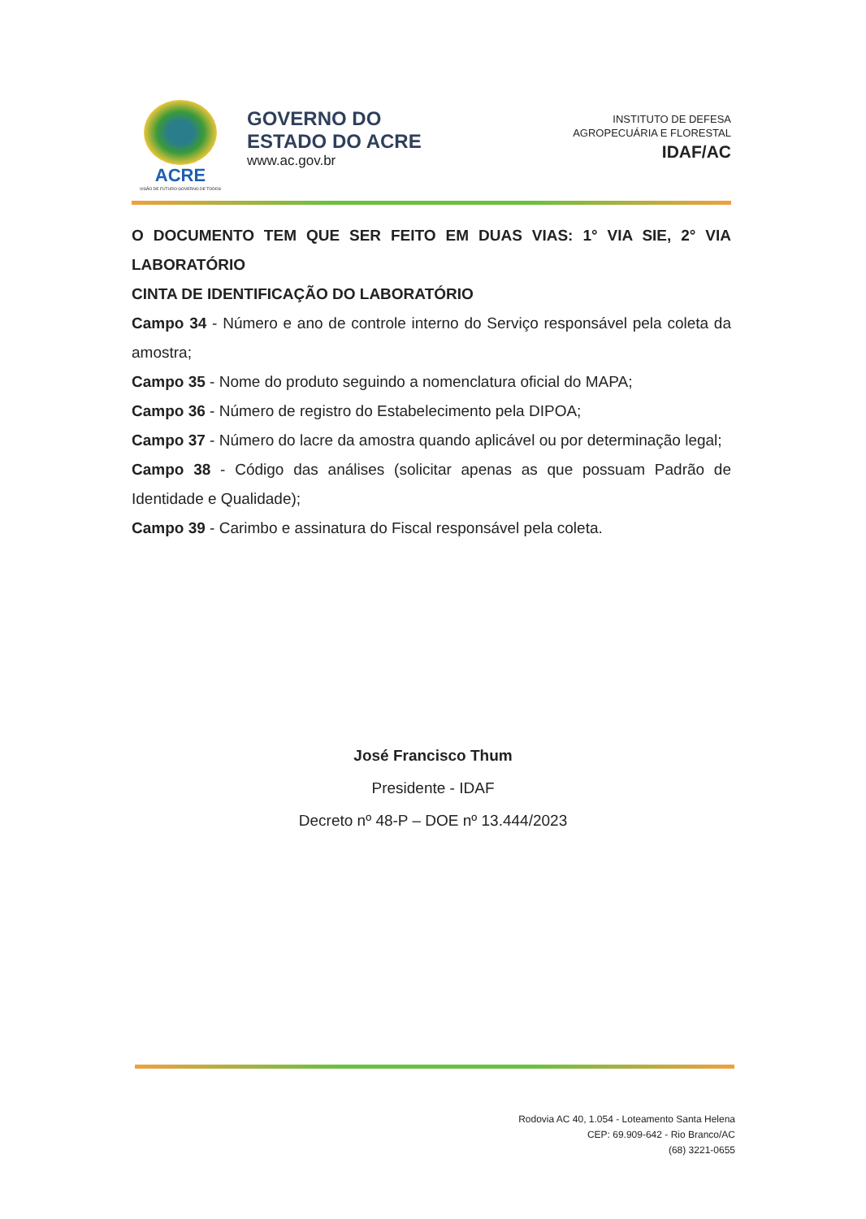ACRE
VISÃO DE FUTURO GOVERNO DE TODOS
GOVERNO DO
ESTADO DO ACRE
www.ac.gov.br
INSTITUTO DE DEFESA
AGROPECUÁRIA E FLORESTAL
IDAF/AC
O DOCUMENTO TEM QUE SER FEITO EM DUAS VIAS: 1° VIA SIE, 2° VIA LABORATÓRIO
CINTA DE IDENTIFICAÇÃO DO LABORATÓRIO
Campo 34 - Número e ano de controle interno do Serviço responsável pela coleta da amostra;
Campo 35 - Nome do produto seguindo a nomenclatura oficial do MAPA;
Campo 36 - Número de registro do Estabelecimento pela DIPOA;
Campo 37 - Número do lacre da amostra quando aplicável ou por determinação legal;
Campo 38 - Código das análises (solicitar apenas as que possuam Padrão de Identidade e Qualidade);
Campo 39 - Carimbo e assinatura do Fiscal responsável pela coleta.
José Francisco Thum
Presidente - IDAF
Decreto nº 48-P – DOE nº 13.444/2023
Rodovia AC 40, 1.054 - Loteamento Santa Helena
CEP: 69.909-642 - Rio Branco/AC
(68) 3221-0655